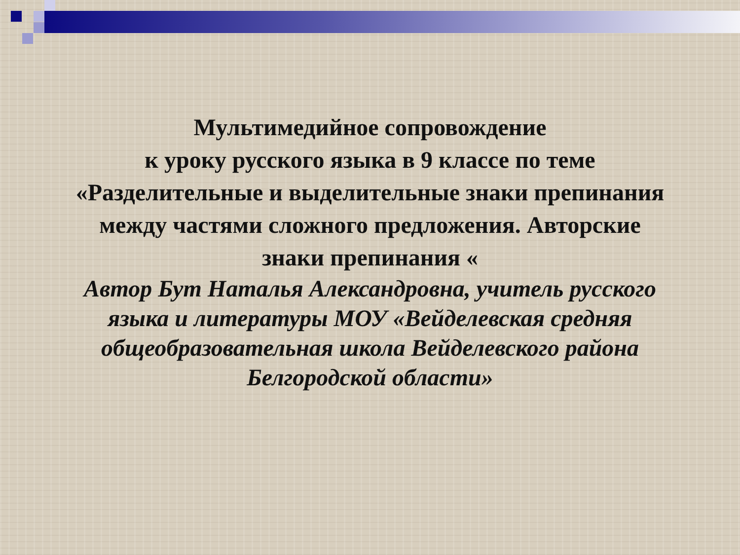Мультимедийное сопровождение
к уроку русского языка в 9 классе по теме
«Разделительные и выделительные знаки препинания
между частями сложного предложения. Авторские
знаки препинания «
Автор Бут Наталья Александровна, учитель русского
языка и литературы МОУ «Вейделевская средняя
общеобразовательная школа Вейделевского района
Белгородской области»